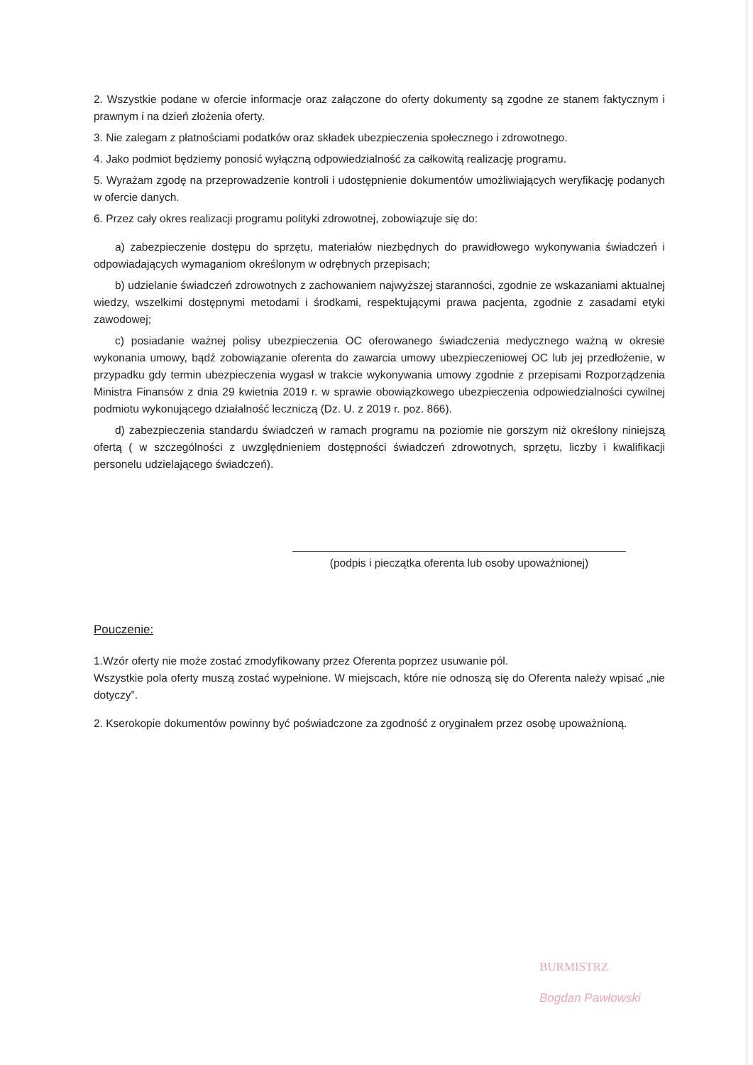2. Wszystkie podane w ofercie informacje oraz załączone do oferty dokumenty są zgodne ze stanem faktycznym i prawnym i na dzień złożenia oferty.
3. Nie zalegam z płatnościami podatków oraz składek ubezpieczenia społecznego i zdrowotnego.
4. Jako podmiot będziemy ponosić wyłączną odpowiedzialność za całkowitą realizację programu.
5. Wyrażam zgodę na przeprowadzenie kontroli i udostępnienie dokumentów umożliwiających weryfikację podanych w ofercie danych.
6. Przez cały okres realizacji programu polityki zdrowotnej, zobowiązuje się do:
a) zabezpieczenie dostępu do sprzętu, materiałów niezbędnych do prawidłowego wykonywania świadczeń i odpowiadających wymaganiom określonym w odrębnych przepisach;
b) udzielanie świadczeń zdrowotnych z zachowaniem najwyższej staranności, zgodnie ze wskazaniami aktualnej wiedzy, wszelkimi dostępnymi metodami i środkami, respektującymi prawa pacjenta, zgodnie z zasadami etyki zawodowej;
c) posiadanie ważnej polisy ubezpieczenia OC oferowanego świadczenia medycznego ważną w okresie wykonania umowy, bądź zobowiązanie oferenta do zawarcia umowy ubezpieczeniowej OC lub jej przedłożenie, w przypadku gdy termin ubezpieczenia wygasł w trakcie wykonywania umowy zgodnie z przepisami Rozporządzenia Ministra Finansów z dnia 29 kwietnia 2019 r. w sprawie obowiązkowego ubezpieczenia odpowiedzialności cywilnej podmiotu wykonującego działalność leczniczą (Dz. U. z 2019 r. poz. 866).
d) zabezpieczenia standardu świadczeń w ramach programu na poziomie nie gorszym niż określony niniejszą ofertą ( w szczególności z uwzględnieniem dostępności świadczeń zdrowotnych, sprzętu, liczby i kwalifikacji personelu udzielającego świadczeń).
(podpis i pieczątka oferenta lub osoby upoważnionej)
Pouczenie:
1.Wzór oferty nie może zostać zmodyfikowany przez Oferenta poprzez usuwanie pól.
Wszystkie pola oferty muszą zostać wypełnione. W miejscach, które nie odnoszą się do Oferenta należy wpisać „nie dotyczy”.
2. Kserokopie dokumentów powinny być poświadczone za zgodność z oryginałem przez osobę upoważnioną.
BURMISTRZ
Bogdan Pawłowski